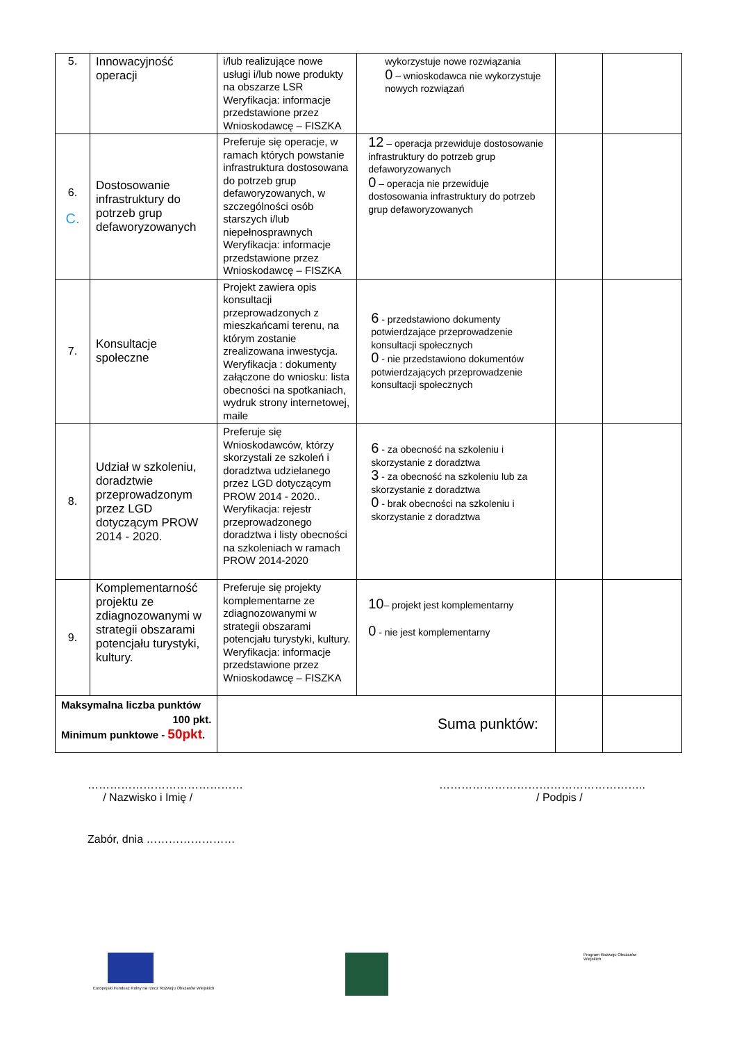| 5. | Innowacyjność operacji | i/lub realizujące nowe usługi i/lub nowe produkty na obszarze LSR Weryfikacja: informacje przedstawione przez Wnioskodawcę – FISZKA | wykorzystuje nowe rozwiązania 0 – wnioskodawca nie wykorzystuje nowych rozwiązań | | |
| 6. C. | Dostosowanie infrastruktury do potrzeb grup defaworyzowanych | Preferuje się operacje, w ramach których powstanie infrastruktura dostosowana do potrzeb grup defaworyzowanych, w szczególności osób starszych i/lub niepełnosprawnych Weryfikacja: informacje przedstawione przez Wnioskodawcę – FISZKA | 12 – operacja przewiduje dostosowanie infrastruktury do potrzeb grup defaworyzowanych 0 – operacja nie przewiduje dostosowania infrastruktury do potrzeb grup defaworyzowanych | | |
| 7. | Konsultacje społeczne | Projekt zawiera opis konsultacji przeprowadzonych z mieszkańcami terenu, na którym zostanie zrealizowana inwestycja. Weryfikacja : dokumenty załączone do wniosku: lista obecności na spotkaniach, wydruk strony internetowej, maile | 6 - przedstawiono dokumenty potwierdzające przeprowadzenie konsultacji społecznych 0 - nie przedstawiono dokumentów potwierdzających przeprowadzenie konsultacji społecznych | | |
| 8. | Udział w szkoleniu, doradztwie przeprowadzonym przez LGD dotyczącym PROW 2014 - 2020. | Preferuje się Wnioskodawców, którzy skorzystali ze szkoleń i doradztwa udzielanego przez LGD dotyczącym PROW 2014 - 2020.. Weryfikacja: rejestr przeprowadzonego doradztwa i listy obecności na szkoleniach w ramach PROW 2014-2020 | 6 - za obecność na szkoleniu i skorzystanie z doradztwa 3 - za obecność na szkoleniu lub za skorzystanie z doradztwa 0 - brak obecności na szkoleniu i skorzystanie z doradztwa | | |
| 9. | Komplementarność projektu ze zdiagnozowanymi w strategii obszarami potencjału turystyki, kultury. | Preferuje się projekty komplementarne ze zdiagnozowanymi w strategii obszarami potencjału turystyki, kultury. Weryfikacja: informacje przedstawione przez Wnioskodawcę – FISZKA | 10 – projekt jest komplementarny 0 - nie jest komplementarny | | |
| Maksymalna liczba punktów 100 pkt. Minimum punktowe - 50pkt . | | Suma punktów: | | | |
……………………………………
/ Nazwisko i Imię /
………………………………………………..
/ Podpis /
Zabór, dnia ……………………
Europejski Fundusz Rolny na rzecz Rozwoju Obszarów Wiejskich
Program Rozwoju Obszarów Wiejskich